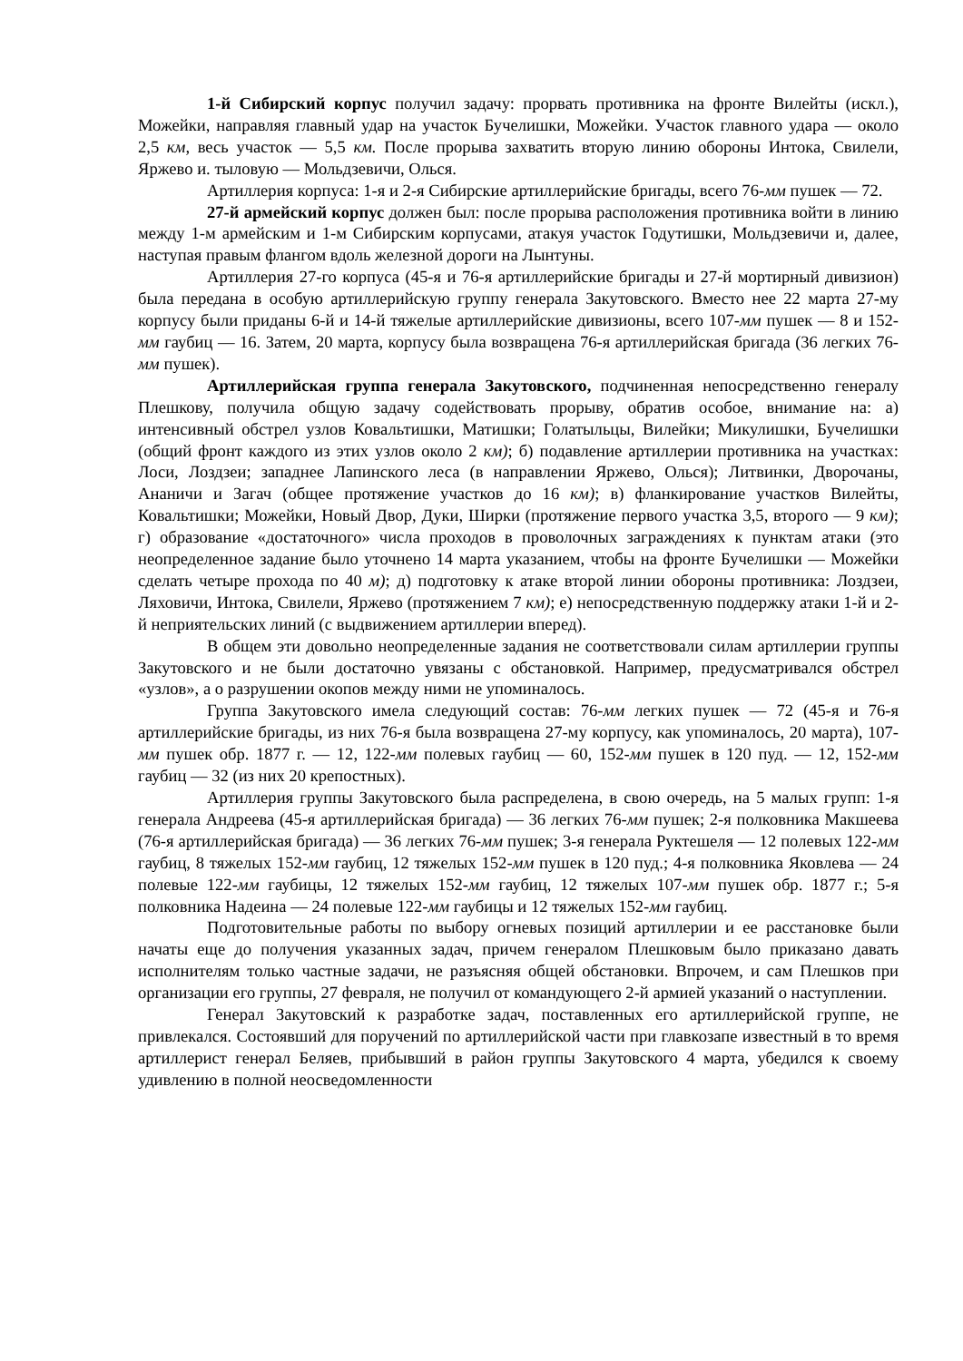1-й Сибирский корпус получил задачу: прорвать противника на фронте Вилейты (искл.), Можейки, направляя главный удар на участок Бучелишки, Можейки. Участок главного удара — около 2,5 км, весь участок — 5,5 км. После прорыва захватить вторую линию обороны Интока, Свилели, Яржево и. тыловую — Мольдзевичи, Олься.
Артиллерия корпуса: 1-я и 2-я Сибирские артиллерийские бригады, всего 76-мм пушек — 72.
27-й армейский корпус должен был: после прорыва расположения противника войти в линию между 1-м армейским и 1-м Сибирским корпусами, атакуя участок Годутишки, Мольдзевичи и, далее, наступая правым флангом вдоль железной дороги на Лынтуны.
Артиллерия 27-го корпуса (45-я и 76-я артиллерийские бригады и 27-й мортирный дивизион) была передана в особую артиллерийскую группу генерала Закутовского. Вместо нее 22 марта 27-му корпусу были приданы 6-й и 14-й тяжелые артиллерийские дивизионы, всего 107-мм пушек — 8 и 152-мм гаубиц — 16. Затем, 20 марта, корпусу была возвращена 76-я артиллерийская бригада (36 легких 76-мм пушек).
Артиллерийская группа генерала Закутовского, подчиненная непосредственно генералу Плешкову, получила общую задачу содействовать прорыву, обратив особое, внимание на: а) интенсивный обстрел узлов Ковальтишки, Матишки; Голатыльцы, Вилейки; Микулишки, Бучелишки (общий фронт каждого из этих узлов около 2 км); б) подавление артиллерии противника на участках: Лоси, Лоздзеи; западнее Лапинского леса (в направлении Яржево, Олься); Литвинки, Дворочаны, Ананичи и Загач (общее протяжение участков до 16 км); в) фланкирование участков Вилейты, Ковальтишки; Можейки, Новый Двор, Дуки, Ширки (протяжение первого участка 3,5, второго — 9 км); г) образование «достаточного» числа проходов в проволочных заграждениях к пунктам атаки (это неопределенное задание было уточнено 14 марта указанием, чтобы на фронте Бучелишки — Можейки сделать четыре прохода по 40 м); д) подготовку к атаке второй линии обороны противника: Лоздзеи, Ляховичи, Интока, Свилели, Яржево (протяжением 7 км); е) непосредственную поддержку атаки 1-й и 2-й неприятельских линий (с выдвижением артиллерии вперед).
В общем эти довольно неопределенные задания не соответствовали силам артиллерии группы Закутовского и не были достаточно увязаны с обстановкой. Например, предусматривался обстрел «узлов», а о разрушении окопов между ними не упоминалось.
Группа Закутовского имела следующий состав: 76-мм легких пушек — 72 (45-я и 76-я артиллерийские бригады, из них 76-я была возвращена 27-му корпусу, как упоминалось, 20 марта), 107-мм пушек обр. 1877 г. — 12, 122-мм полевых гаубиц — 60, 152-мм пушек в 120 пуд. — 12, 152-мм гаубиц — 32 (из них 20 крепостных).
Артиллерия группы Закутовского была распределена, в свою очередь, на 5 малых групп: 1-я генерала Андреева (45-я артиллерийская бригада) — 36 легких 76-мм пушек; 2-я полковника Макшеева (76-я артиллерийская бригада) — 36 легких 76-мм пушек; 3-я генерала Руктешеля — 12 полевых 122-мм гаубиц, 8 тяжелых 152-мм гаубиц, 12 тяжелых 152-мм пушек в 120 пуд.; 4-я полковника Яковлева — 24 полевые 122-мм гаубицы, 12 тяжелых 152-мм гаубиц, 12 тяжелых 107-мм пушек обр. 1877 г.; 5-я полковника Надеина — 24 полевые 122-мм гаубицы и 12 тяжелых 152-мм гаубиц.
Подготовительные работы по выбору огневых позиций артиллерии и ее расстановке были начаты еще до получения указанных задач, причем генералом Плешковым было приказано давать исполнителям только частные задачи, не разъясняя общей обстановки. Впрочем, и сам Плешков при организации его группы, 27 февраля, не получил от командующего 2-й армией указаний о наступлении.
Генерал Закутовский к разработке задач, поставленных его артиллерийской группе, не привлекался. Состоявший для поручений по артиллерийской части при главкозапе известный в то время артиллерист генерал Беляев, прибывший в район группы Закутовского 4 марта, убедился к своему удивлению в полной неосведомленности